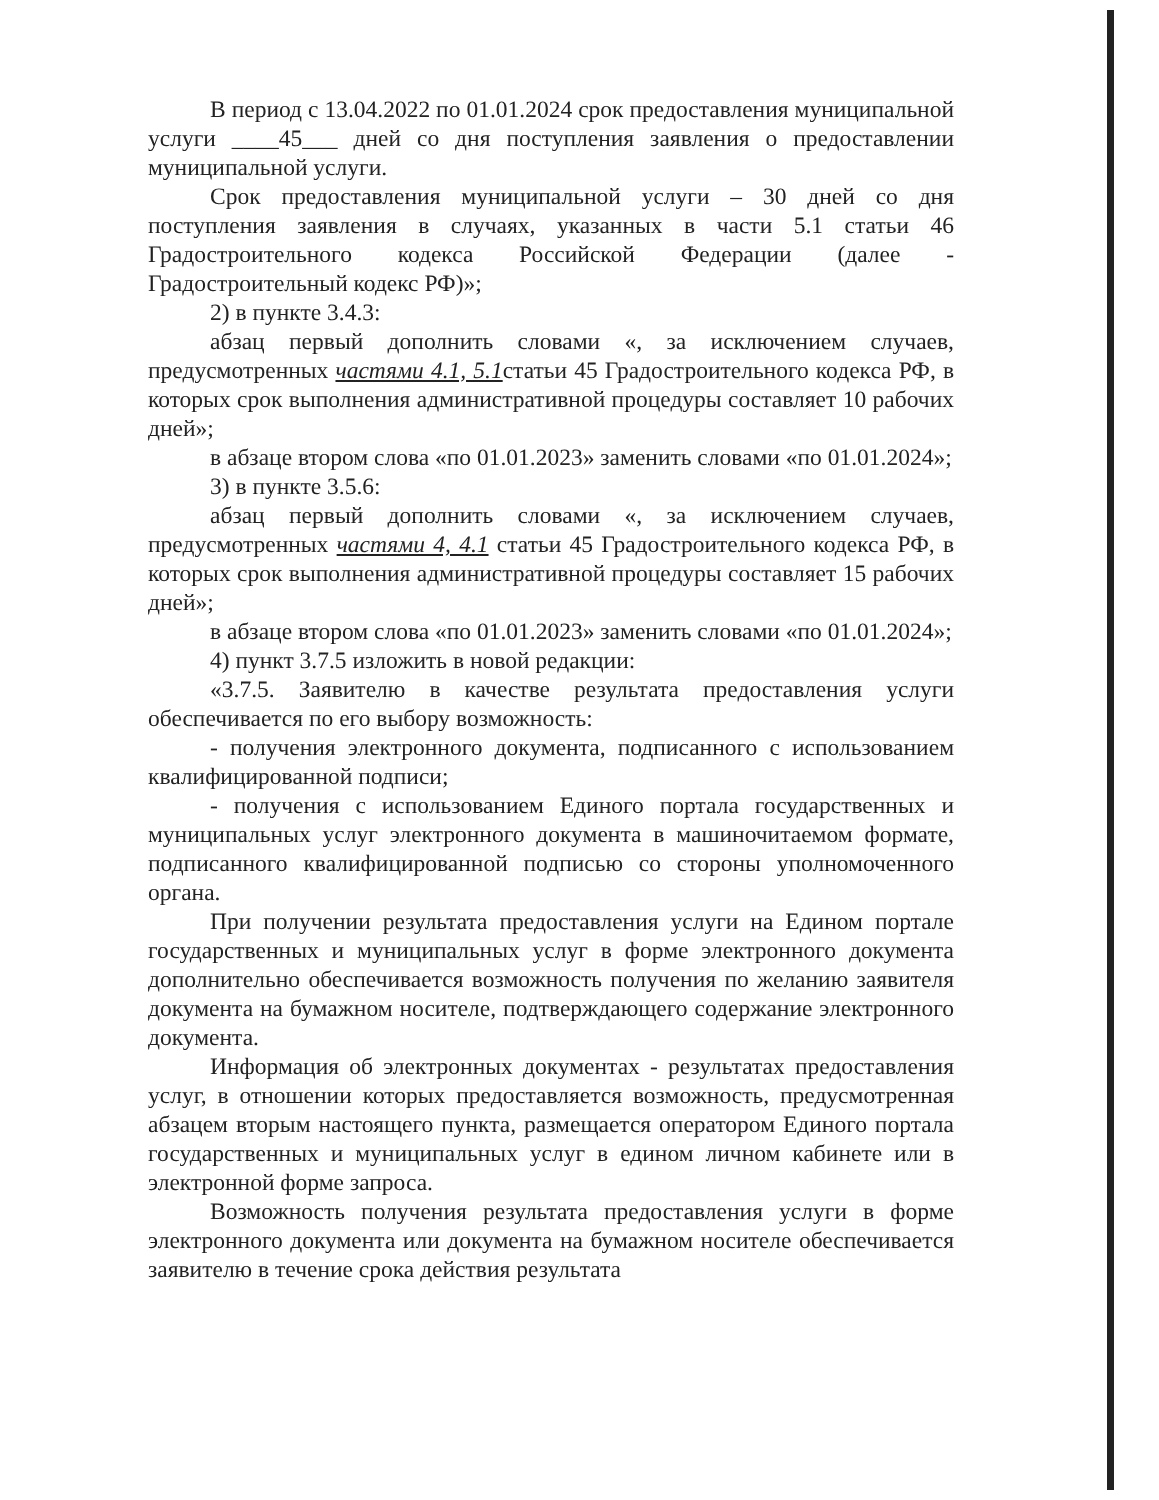В период с 13.04.2022 по 01.01.2024 срок предоставления муниципальной услуги ____45___ дней со дня поступления заявления о предоставлении муниципальной услуги.
Срок предоставления муниципальной услуги – 30 дней со дня поступления заявления в случаях, указанных в части 5.1 статьи 46 Градостроительного кодекса Российской Федерации (далее - Градостроительный кодекс РФ)»;
2) в пункте 3.4.3:
абзац первый дополнить словами «, за исключением случаев, предусмотренных частями 4.1, 5.1статьи 45 Градостроительного кодекса РФ, в которых срок выполнения административной процедуры составляет 10 рабочих дней»;
в абзаце втором слова «по 01.01.2023» заменить словами «по 01.01.2024»;
3) в пункте 3.5.6:
абзац первый дополнить словами «, за исключением случаев, предусмотренных частями 4, 4.1 статьи 45 Градостроительного кодекса РФ, в которых срок выполнения административной процедуры составляет 15 рабочих дней»;
в абзаце втором слова «по 01.01.2023» заменить словами «по 01.01.2024»;
4) пункт 3.7.5 изложить в новой редакции:
«3.7.5. Заявителю в качестве результата предоставления услуги обеспечивается по его выбору возможность:
- получения электронного документа, подписанного с использованием квалифицированной подписи;
- получения с использованием Единого портала государственных и муниципальных услуг электронного документа в машиночитаемом формате, подписанного квалифицированной подписью со стороны уполномоченного органа.
При получении результата предоставления услуги на Едином портале государственных и муниципальных услуг в форме электронного документа дополнительно обеспечивается возможность получения по желанию заявителя документа на бумажном носителе, подтверждающего содержание электронного документа.
Информация об электронных документах - результатах предоставления услуг, в отношении которых предоставляется возможность, предусмотренная абзацем вторым настоящего пункта, размещается оператором Единого портала государственных и муниципальных услуг в едином личном кабинете или в электронной форме запроса.
Возможность получения результата предоставления услуги в форме электронного документа или документа на бумажном носителе обеспечивается заявителю в течение срока действия результата